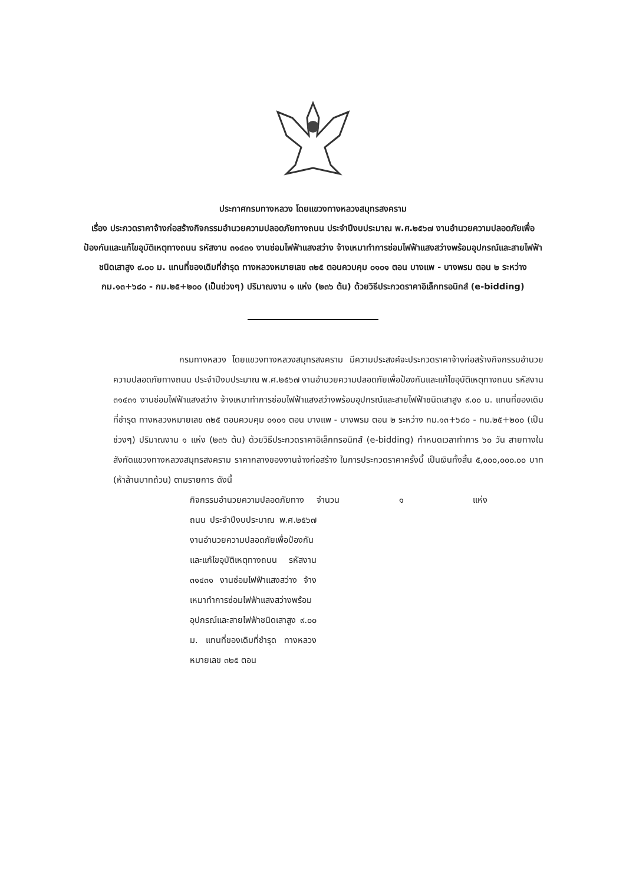ประกาศกรมทางหลวง โดยแขวงทางหลวงสมุทรสงคราม
เรื่อง ประกวดราคาจ้างก่อสร้างกิจกรรมอำนวยความปลอดภัยทางถนน ประจำปีงบประมาณ พ.ศ.๒๕๖๗ งานอำนวยความปลอดภัยเพื่อป้องกันและแก้ไขอุบัติเหตุทางถนน รหัสงาน ๓๑๔๓๑ งานซ่อมไฟฟ้าแสงสว่าง จ้างเหมาทำการซ่อมไฟฟ้าแสงสว่างพร้อมอุปกรณ์และสายไฟฟ้าชนิดเสาสูง ๙.๐๐ ม. แทนที่ของเดิมที่ชำรุด ทางหลวงหมายเลข ๓๒๕ ตอนควบคุม ๐๑๐๑ ตอน บางแพ - บางพรม ตอน ๒ ระหว่าง กม.๑๓+๖๘๐ - กม.๒๕+๒๐๐ (เป็นช่วงๆ) ปริมาณงาน ๑ แห่ง (๒๓๖ ต้น) ด้วยวิธีประกวดราคาอิเล็กทรอนิกส์ (e-bidding)
กรมทางหลวง โดยแขวงทางหลวงสมุทรสงคราม มีความประสงค์จะประกวดราคาจ้างก่อสร้างกิจกรรมอำนวยความปลอดภัยทางถนน ประจำปีงบประมาณ พ.ศ.๒๕๖๗ งานอำนวยความปลอดภัยเพื่อป้องกันและแก้ไขอุบัติเหตุทางถนน รหัสงาน ๓๑๔๓๑ งานซ่อมไฟฟ้าแสงสว่าง จ้างเหมาทำการซ่อมไฟฟ้าแสงสว่างพร้อมอุปกรณ์และสายไฟฟ้าชนิดเสาสูง ๙.๐๐ ม. แทนที่ของเดิมที่ชำรุด ทางหลวงหมายเลข ๓๒๕ ตอนควบคุม ๐๑๐๑ ตอน บางแพ - บางพรม ตอน ๒ ระหว่าง กม.๑๓+๖๘๐ - กม.๒๕+๒๐๐ (เป็นช่วงๆ) ปริมาณงาน ๑ แห่ง (๒๓๖ ต้น) ด้วยวิธีประกวดราคาอิเล็กทรอนิกส์ (e-bidding) กำหนดเวลาทำการ ๖๐ วัน สายทางในสังกัดแขวงทางหลวงสมุทรสงคราม ราคากลางของงานจ้างก่อสร้าง ในการประกวดราคาครั้งนี้ เป็นเงินทั้งสิ้น ๕,๐๐๐,๐๐๐.๐๐ บาท (ห้าล้านบาทถ้วน) ตามรายการ ดังนี้
กิจกรรมอำนวยความปลอดภัยทางถนน ประจำปีงบประมาณ พ.ศ.๒๕๖๗ งานอำนวยความปลอดภัยเพื่อป้องกันและแก้ไขอุบัติเหตุทางถนน รหัสงาน ๓๑๔๓๑ งานซ่อมไฟฟ้าแสงสว่าง จ้างเหมาทำการซ่อมไฟฟ้าแสงสว่างพร้อมอุปกรณ์และสายไฟฟ้าชนิดเสาสูง ๙.๐๐ ม. แทนที่ของเดิมที่ชำรุด ทางหลวงหมายเลข ๓๒๕ ตอน
จำนวน ๑ แห่ง